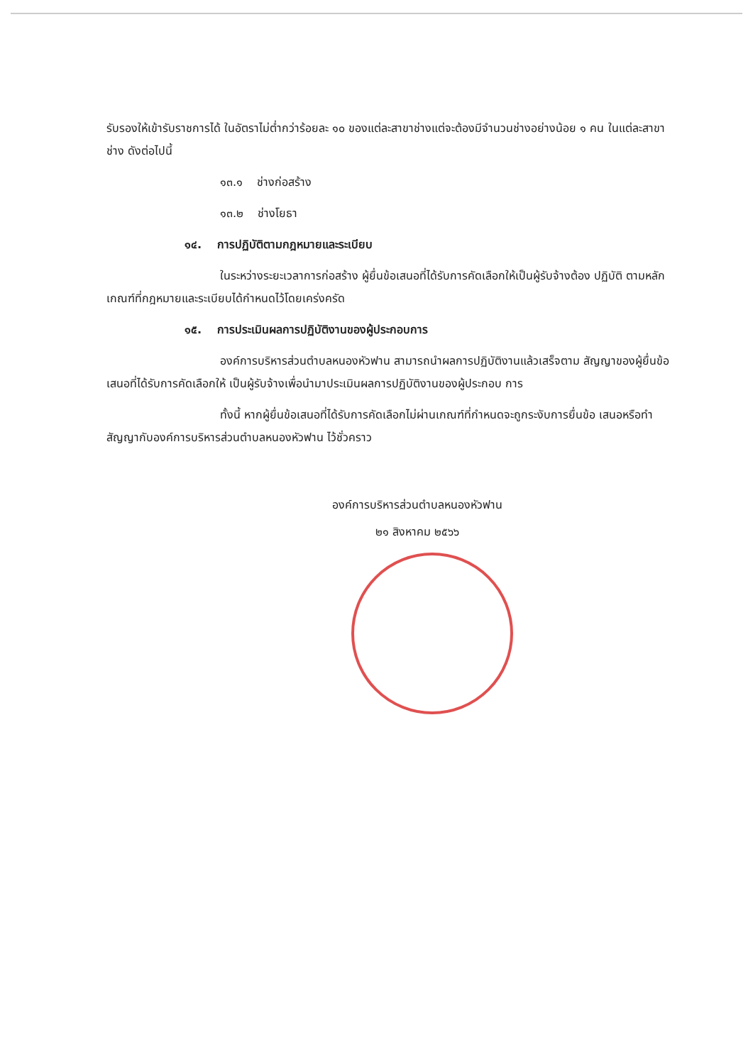รับรองให้เข้ารับราชการได้ ในอัตราไม่ต่ำกว่าร้อยละ ๑๐ ของแต่ละสาขาช่างแต่จะต้องมีจำนวนช่างอย่างน้อย ๑ คน ในแต่ละสาขาช่าง ดังต่อไปนี้
๑๓.๑ ช่างก่อสร้าง
๑๓.๒ ช่างโยธา
๑๔. การปฏิบัติตามกฎหมายและระเบียบ
ในระหว่างระยะเวลาการก่อสร้าง ผู้ยื่นข้อเสนอที่ได้รับการคัดเลือกให้เป็นผู้รับจ้างต้อง ปฏิบัติ ตามหลักเกณฑ์ที่กฎหมายและระเบียบได้กำหนดไว้โดยเคร่งครัด
๑๕. การประเมินผลการปฏิบัติงานของผู้ประกอบการ
องค์การบริหารส่วนตำบลหนองหัวฟาน สามารถนำผลการปฏิบัติงานแล้วเสร็จตาม สัญญาของผู้ยื่นข้อเสนอที่ได้รับการคัดเลือกให้ เป็นผู้รับจ้างเพื่อนำมาประเมินผลการปฏิบัติงานของผู้ประกอบ การ
ทั้งนี้ หากผู้ยื่นข้อเสนอที่ได้รับการคัดเลือกไม่ผ่านเกณฑ์ที่กำหนดจะถูกระงับการยื่นข้อ เสนอหรือทำสัญญากับองค์การบริหารส่วนตำบลหนองหัวฟาน ไว้ชั่วคราว
องค์การบริหารส่วนตำบลหนองหัวฟาน
๒๑ สิงหาคม ๒๕๖๖